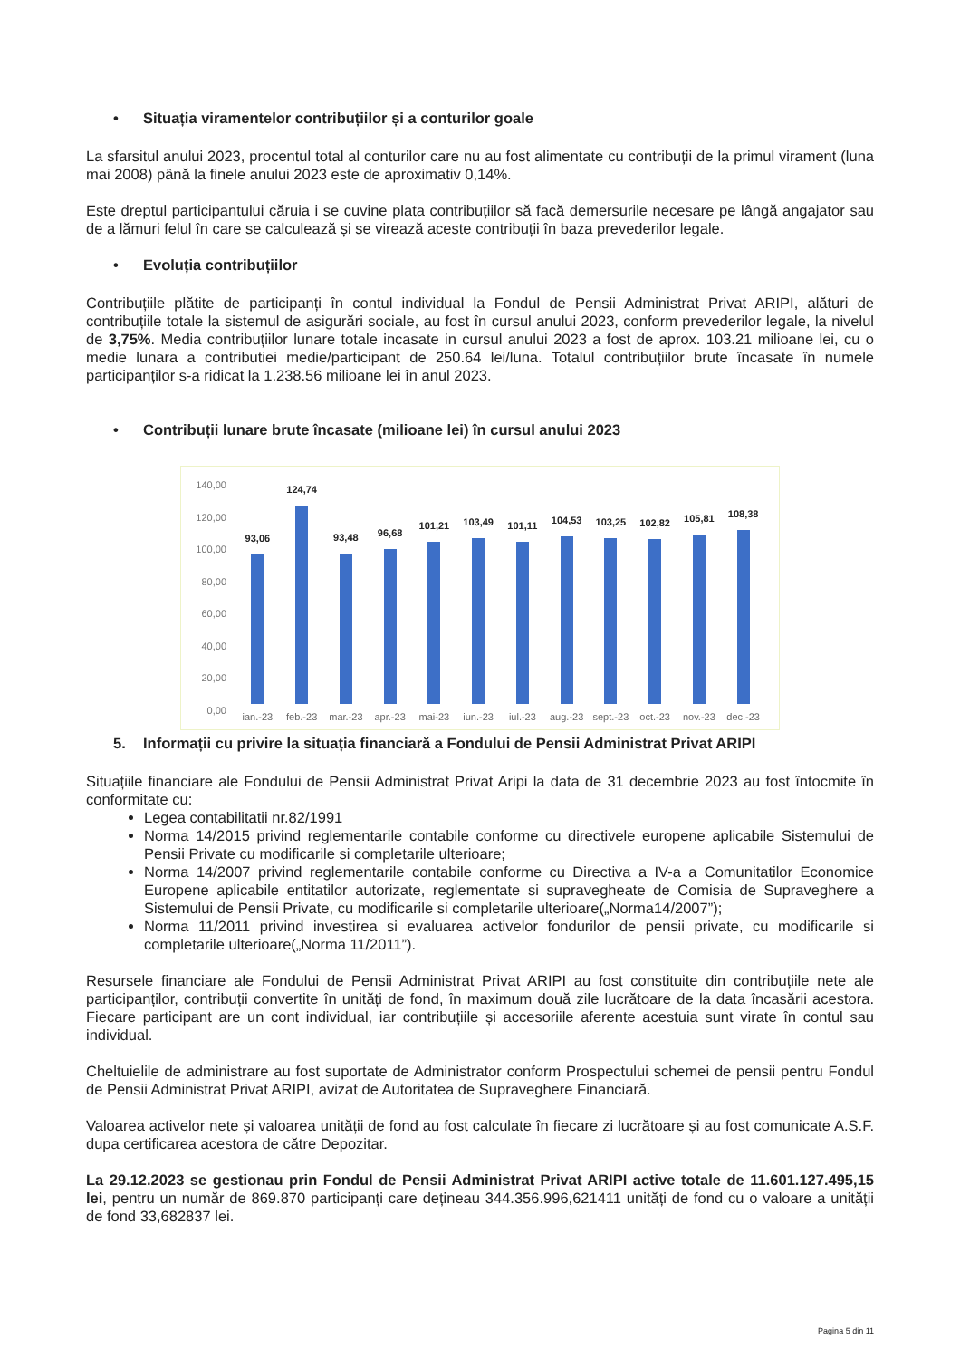• Situația viramentelor contribuțiilor și a conturilor goale
La sfarsitul anului 2023, procentul total al conturilor care nu au fost alimentate cu contribuții de la primul virament (luna mai 2008) până la finele anului 2023 este de aproximativ 0,14%.
Este dreptul participantului căruia i se cuvine plata contribuțiilor să facă demersurile necesare pe lângă angajator sau de a lămuri felul în care se calculează și se virează aceste contribuții în baza prevederilor legale.
• Evoluția contribuțiilor
Contribuțiile plătite de participanți în contul individual la Fondul de Pensii Administrat Privat ARIPI, alături de contribuțiile totale la sistemul de asigurări sociale, au fost în cursul anului 2023, conform prevederilor legale, la nivelul de 3,75%. Media contribuțiilor lunare totale incasate in cursul anului 2023 a fost de aprox. 103.21 milioane lei, cu o medie lunara a contributiei medie/participant de 250.64 lei/luna. Totalul contribuțiilor brute încasate în numele participanților s-a ridicat la 1.238.56 milioane lei în anul 2023.
• Contribuții lunare brute încasate (milioane lei) în cursul anului 2023
140,00
120,00
100,00
80,00
60,00
40,00
20,00
0,00
93,06
124,74
93,48
96,68
101,21
103,49
101,11
104,53
103,25
102,82
105,81
108,38
ian.-23 feb.-23 mar.-23 apr.-23 mai-23 iun.-23 iul.-23 aug.-23 sept.-23 oct.-23 nov.-23 dec.-23
5. Informații cu privire la situația financiară a Fondului de Pensii Administrat Privat ARIPI
Situațiile financiare ale Fondului de Pensii Administrat Privat Aripi la data de 31 decembrie 2023 au fost întocmite în conformitate cu:
Legea contabilitatii nr.82/1991
Norma 14/2015 privind reglementarile contabile conforme cu directivele europene aplicabile Sistemului de Pensii Private cu modificarile si completarile ulterioare;
Norma 14/2007 privind reglementarile contabile conforme cu Directiva a IV-a a Comunitatilor Economice Europene aplicabile entitatilor autorizate, reglementate si supravegheate de Comisia de Supraveghere a Sistemului de Pensii Private, cu modificarile si completarile ulterioare(„Norma14/2007”);
Norma 11/2011 privind investirea si evaluarea activelor fondurilor de pensii private, cu modificarile si completarile ulterioare(„Norma 11/2011”).
Resursele financiare ale Fondului de Pensii Administrat Privat ARIPI au fost constituite din contribuțiile nete ale participanților, contribuții convertite în unități de fond, în maximum două zile lucrătoare de la data încasării acestora. Fiecare participant are un cont individual, iar contribuțiile și accesoriile aferente acestuia sunt virate în contul sau individual.
Cheltuielile de administrare au fost suportate de Administrator conform Prospectului schemei de pensii pentru Fondul de Pensii Administrat Privat ARIPI, avizat de Autoritatea de Supraveghere Financiară.
Valoarea activelor nete și valoarea unității de fond au fost calculate în fiecare zi lucrătoare și au fost comunicate A.S.F. dupa certificarea acestora de către Depozitar.
La 29.12.2023 se gestionau prin Fondul de Pensii Administrat Privat ARIPI active totale de 11.601.127.495,15 lei, pentru un număr de 869.870 participanți care dețineau 344.356.996,621411 unități de fond cu o valoare a unității de fond 33,682837 lei.
Pagina 5 din 11